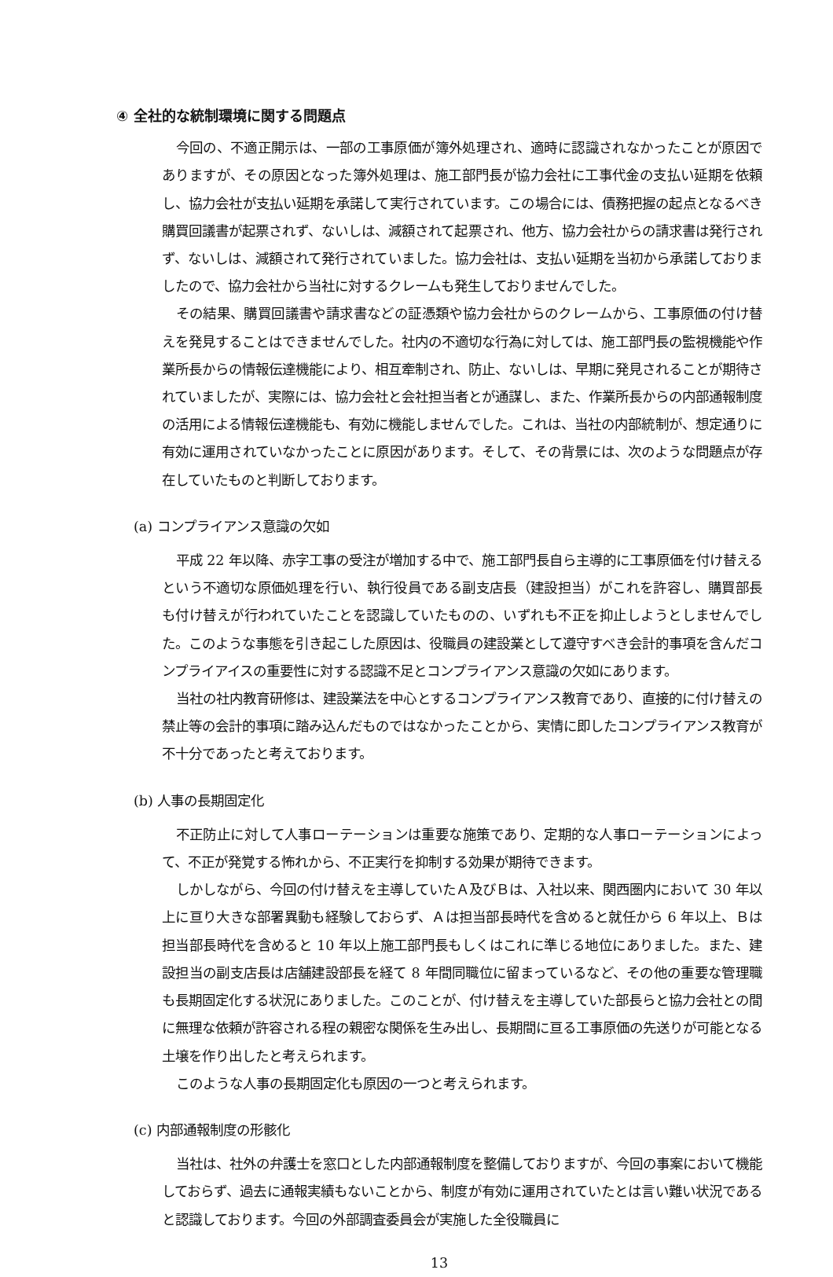④ 全社的な統制環境に関する問題点
今回の、不適正開示は、一部の工事原価が簿外処理され、適時に認識されなかったことが原因でありますが、その原因となった簿外処理は、施工部門長が協力会社に工事代金の支払い延期を依頼し、協力会社が支払い延期を承諾して実行されています。この場合には、債務把握の起点となるべき購買回議書が起票されず、ないしは、減額されて起票され、他方、協力会社からの請求書は発行されず、ないしは、減額されて発行されていました。協力会社は、支払い延期を当初から承諾しておりましたので、協力会社から当社に対するクレームも発生しておりませんでした。
その結果、購買回議書や請求書などの証憑類や協力会社からのクレームから、工事原価の付け替えを発見することはできませんでした。社内の不適切な行為に対しては、施工部門長の監視機能や作業所長からの情報伝達機能により、相互牽制され、防止、ないしは、早期に発見されることが期待されていましたが、実際には、協力会社と会社担当者とが通謀し、また、作業所長からの内部通報制度の活用による情報伝達機能も、有効に機能しませんでした。これは、当社の内部統制が、想定通りに有効に運用されていなかったことに原因があります。そして、その背景には、次のような問題点が存在していたものと判断しております。
(a) コンプライアンス意識の欠如
平成 22 年以降、赤字工事の受注が増加する中で、施工部門長自ら主導的に工事原価を付け替えるという不適切な原価処理を行い、執行役員である副支店長（建設担当）がこれを許容し、購買部長も付け替えが行われていたことを認識していたものの、いずれも不正を抑止しようとしませんでした。このような事態を引き起こした原因は、役職員の建設業として遵守すべき会計的事項を含んだコンプライアイスの重要性に対する認識不足とコンプライアンス意識の欠如にあります。
当社の社内教育研修は、建設業法を中心とするコンプライアンス教育であり、直接的に付け替えの禁止等の会計的事項に踏み込んだものではなかったことから、実情に即したコンプライアンス教育が不十分であったと考えております。
(b) 人事の長期固定化
不正防止に対して人事ローテーションは重要な施策であり、定期的な人事ローテーションによって、不正が発覚する怖れから、不正実行を抑制する効果が期待できます。
しかしながら、今回の付け替えを主導していたＡ及びＢは、入社以来、関西圏内において 30 年以上に亘り大きな部署異動も経験しておらず、Ａは担当部長時代を含めると就任から 6 年以上、Ｂは担当部長時代を含めると 10 年以上施工部門長もしくはこれに準じる地位にありました。また、建設担当の副支店長は店舗建設部長を経て 8 年間同職位に留まっているなど、その他の重要な管理職も長期固定化する状況にありました。このことが、付け替えを主導していた部長らと協力会社との間に無理な依頼が許容される程の親密な関係を生み出し、長期間に亘る工事原価の先送りが可能となる土壌を作り出したと考えられます。
このような人事の長期固定化も原因の一つと考えられます。
(c) 内部通報制度の形骸化
当社は、社外の弁護士を窓口とした内部通報制度を整備しておりますが、今回の事案において機能しておらず、過去に通報実績もないことから、制度が有効に運用されていたとは言い難い状況であると認識しております。今回の外部調査委員会が実施した全役職員に
13